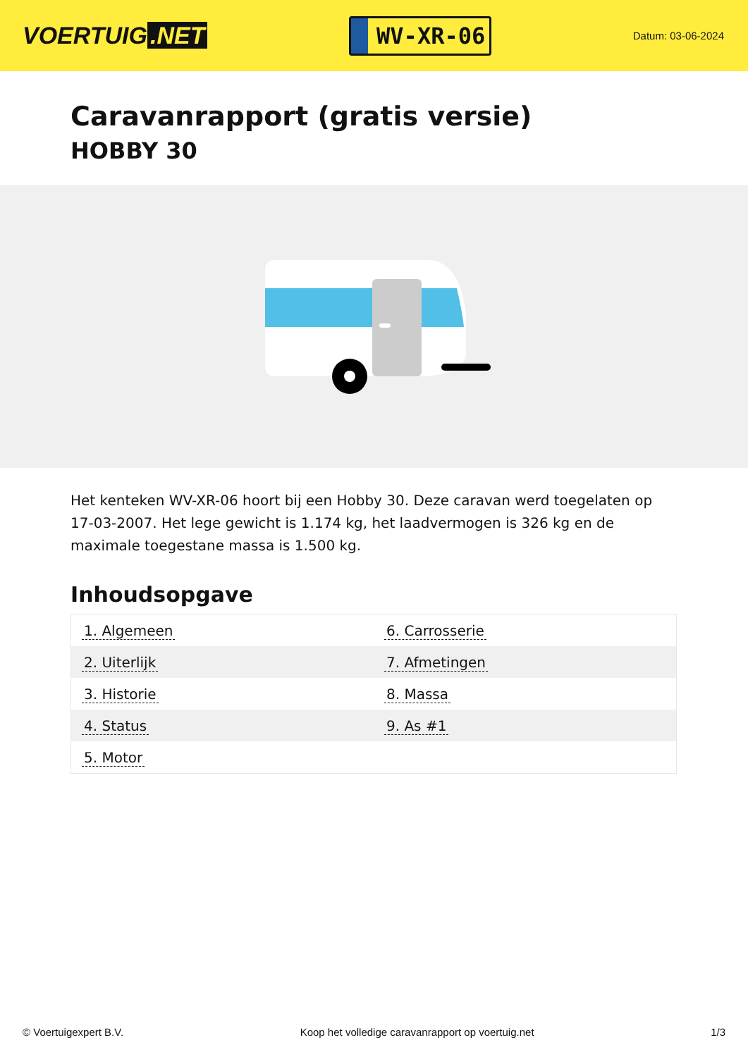VOERTUIG.NET
WV-XR-06
Datum: 03-06-2024
Caravanrapport (gratis versie)
HOBBY 30
Het kenteken WV-XR-06 hoort bij een Hobby 30. Deze caravan werd toegelaten op 17-03-2007. Het lege gewicht is 1.174 kg, het laadvermogen is 326 kg en de maximale toegestane massa is 1.500 kg.
Inhoudsopgave
| 1. Algemeen | 6. Carrosserie |
| 2. Uiterlijk | 7. Afmetingen |
| 3. Historie | 8. Massa |
| 4. Status | 9. As #1 |
| 5. Motor | |
© Voertuigexpert B.V. Koop het volledige caravanrapport op voertuig.net 1/3